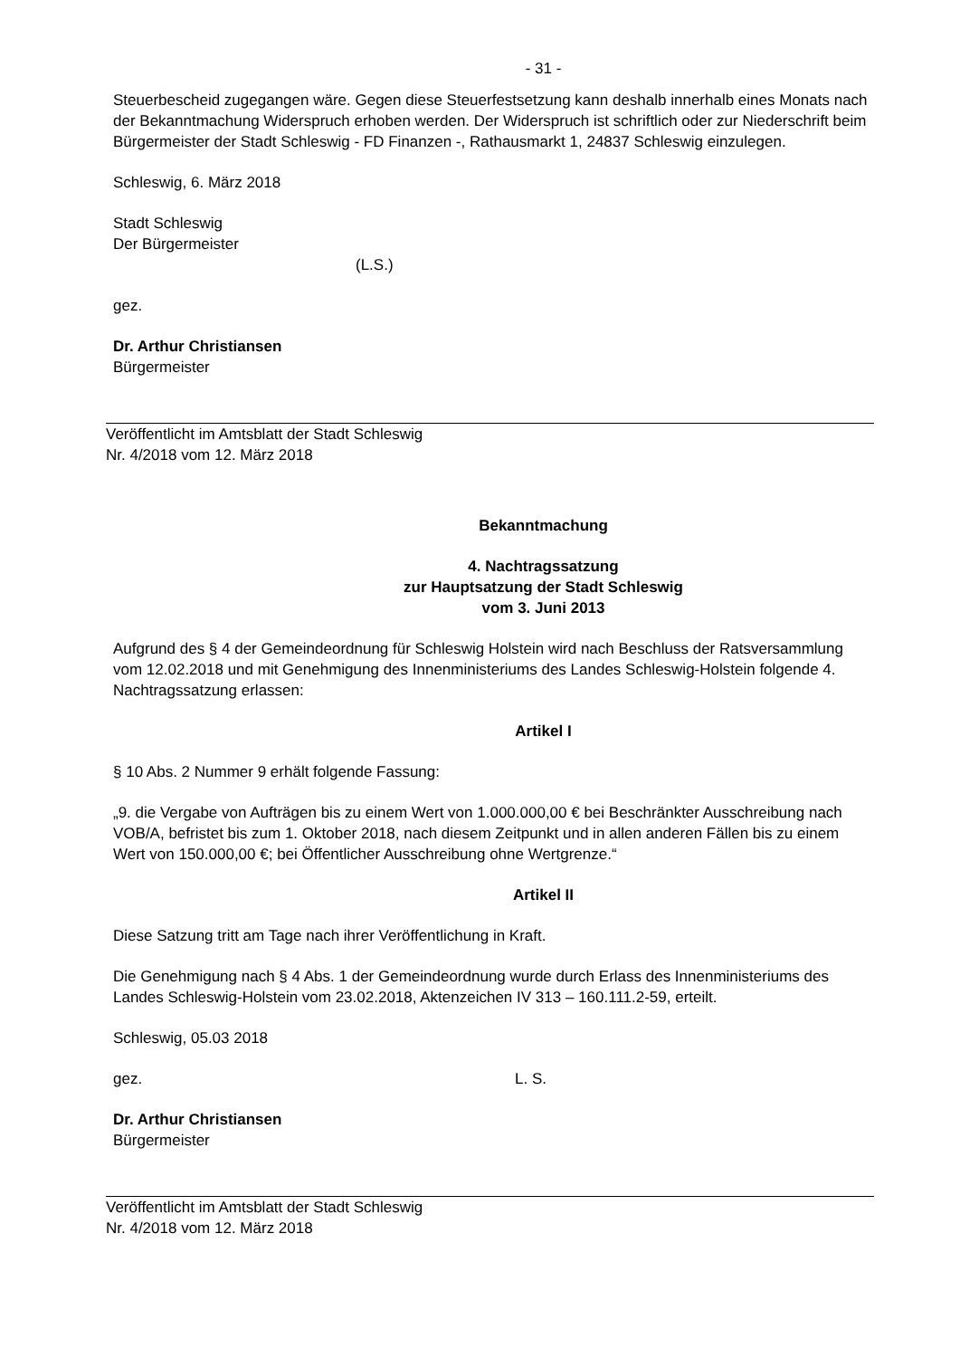- 31 -
Steuerbescheid zugegangen wäre. Gegen diese Steuerfestsetzung kann deshalb innerhalb eines Monats nach der Bekanntmachung Widerspruch erhoben werden. Der Widerspruch ist schriftlich oder zur Niederschrift beim Bürgermeister der Stadt Schleswig - FD Finanzen -, Rathausmarkt 1, 24837 Schleswig einzulegen.
Schleswig, 6. März 2018
Stadt Schleswig
Der Bürgermeister
(L.S.)
gez.
Dr. Arthur Christiansen
Bürgermeister
Veröffentlicht im Amtsblatt der Stadt Schleswig
Nr. 4/2018 vom 12. März 2018
Bekanntmachung
4. Nachtragssatzung
zur Hauptsatzung der Stadt Schleswig
vom 3. Juni 2013
Aufgrund des § 4 der Gemeindeordnung für Schleswig Holstein wird nach Beschluss der Rats­versammlung vom 12.02.2018 und mit Genehmigung des Innenministeriums des Landes Schleswig-Holstein folgende 4. Nachtragssatzung erlassen:
Artikel I
§ 10 Abs. 2 Nummer 9 erhält folgende Fassung:
„9. die Vergabe von Aufträgen bis zu einem Wert von 1.000.000,00 € bei Beschränkter Aus­schreibung nach VOB/A, befristet bis zum 1. Oktober 2018, nach diesem Zeitpunkt und in allen anderen Fällen bis zu einem Wert von 150.000,00 €; bei Öffentlicher Ausschreibung ohne Wert­grenze.“
Artikel II
Diese Satzung tritt am Tage nach ihrer Veröffentlichung in Kraft.
Die Genehmigung nach § 4 Abs. 1 der Gemeindeordnung wurde durch Erlass des Innenministe­riums des Landes Schleswig-Holstein vom 23.02.2018, Aktenzeichen IV 313 – 160.111.2-59, erteilt.
Schleswig, 05.03 2018
gez. L. S.
Dr. Arthur Christiansen
Bürgermeister
Veröffentlicht im Amtsblatt der Stadt Schleswig
Nr. 4/2018 vom 12. März 2018